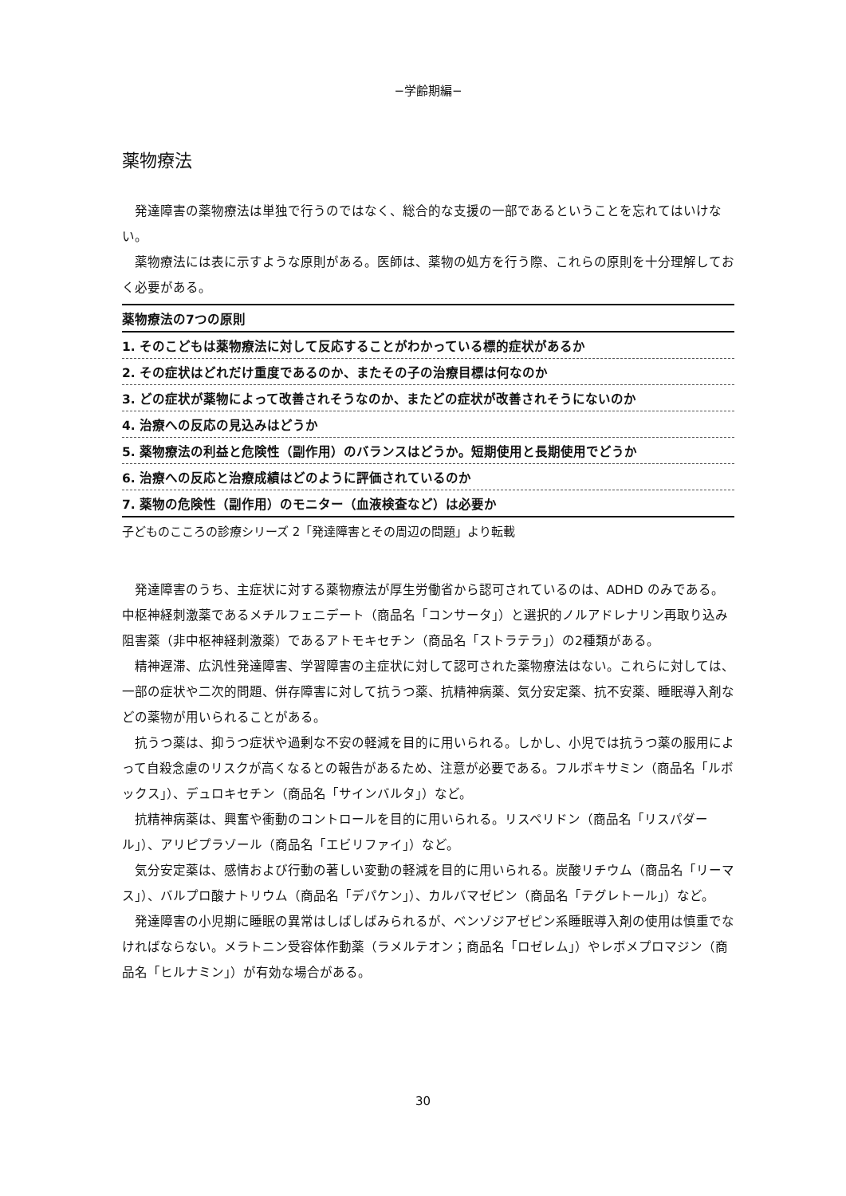−学齢期編−
薬物療法
発達障害の薬物療法は単独で行うのではなく、総合的な支援の一部であるということを忘れてはいけない。
薬物療法には表に示すような原則がある。医師は、薬物の処方を行う際、これらの原則を十分理解しておく必要がある。
| 薬物療法の7つの原則 |
| 1. そのこどもは薬物療法に対して反応することがわかっている標的症状があるか |
| 2. その症状はどれだけ重度であるのか、またその子の治療目標は何なのか |
| 3. どの症状が薬物によって改善されそうなのか、またどの症状が改善されそうにないのか |
| 4. 治療への反応の見込みはどうか |
| 5. 薬物療法の利益と危険性（副作用）のバランスはどうか。短期使用と長期使用でどうか |
| 6. 治療への反応と治療成績はどのように評価されているのか |
| 7. 薬物の危険性（副作用）のモニター（血液検査など）は必要か |
子どものこころの診療シリーズ 2「発達障害とその周辺の問題」より転載
発達障害のうち、主症状に対する薬物療法が厚生労働省から認可されているのは、ADHD のみである。中枢神経刺激薬であるメチルフェニデート（商品名「コンサータ」）と選択的ノルアドレナリン再取り込み阻害薬（非中枢神経刺激薬）であるアトモキセチン（商品名「ストラテラ」）の2種類がある。
精神遅滞、広汎性発達障害、学習障害の主症状に対して認可された薬物療法はない。これらに対しては、一部の症状や二次的問題、併存障害に対して抗うつ薬、抗精神病薬、気分安定薬、抗不安薬、睡眠導入剤などの薬物が用いられることがある。
抗うつ薬は、抑うつ症状や過剰な不安の軽減を目的に用いられる。しかし、小児では抗うつ薬の服用によって自殺念慮のリスクが高くなるとの報告があるため、注意が必要である。フルボキサミン（商品名「ルボックス」）、デュロキセチン（商品名「サインバルタ」）など。
抗精神病薬は、興奮や衝動のコントロールを目的に用いられる。リスペリドン（商品名「リスパダール」）、アリピプラゾール（商品名「エビリファイ」）など。
気分安定薬は、感情および行動の著しい変動の軽減を目的に用いられる。炭酸リチウム（商品名「リーマス」）、バルプロ酸ナトリウム（商品名「デパケン」）、カルバマゼピン（商品名「テグレトール」）など。
発達障害の小児期に睡眠の異常はしばしばみられるが、ベンゾジアゼピン系睡眠導入剤の使用は慎重でなければならない。メラトニン受容体作動薬（ラメルテオン；商品名「ロゼレム」）やレボメプロマジン（商品名「ヒルナミン」）が有効な場合がある。
30